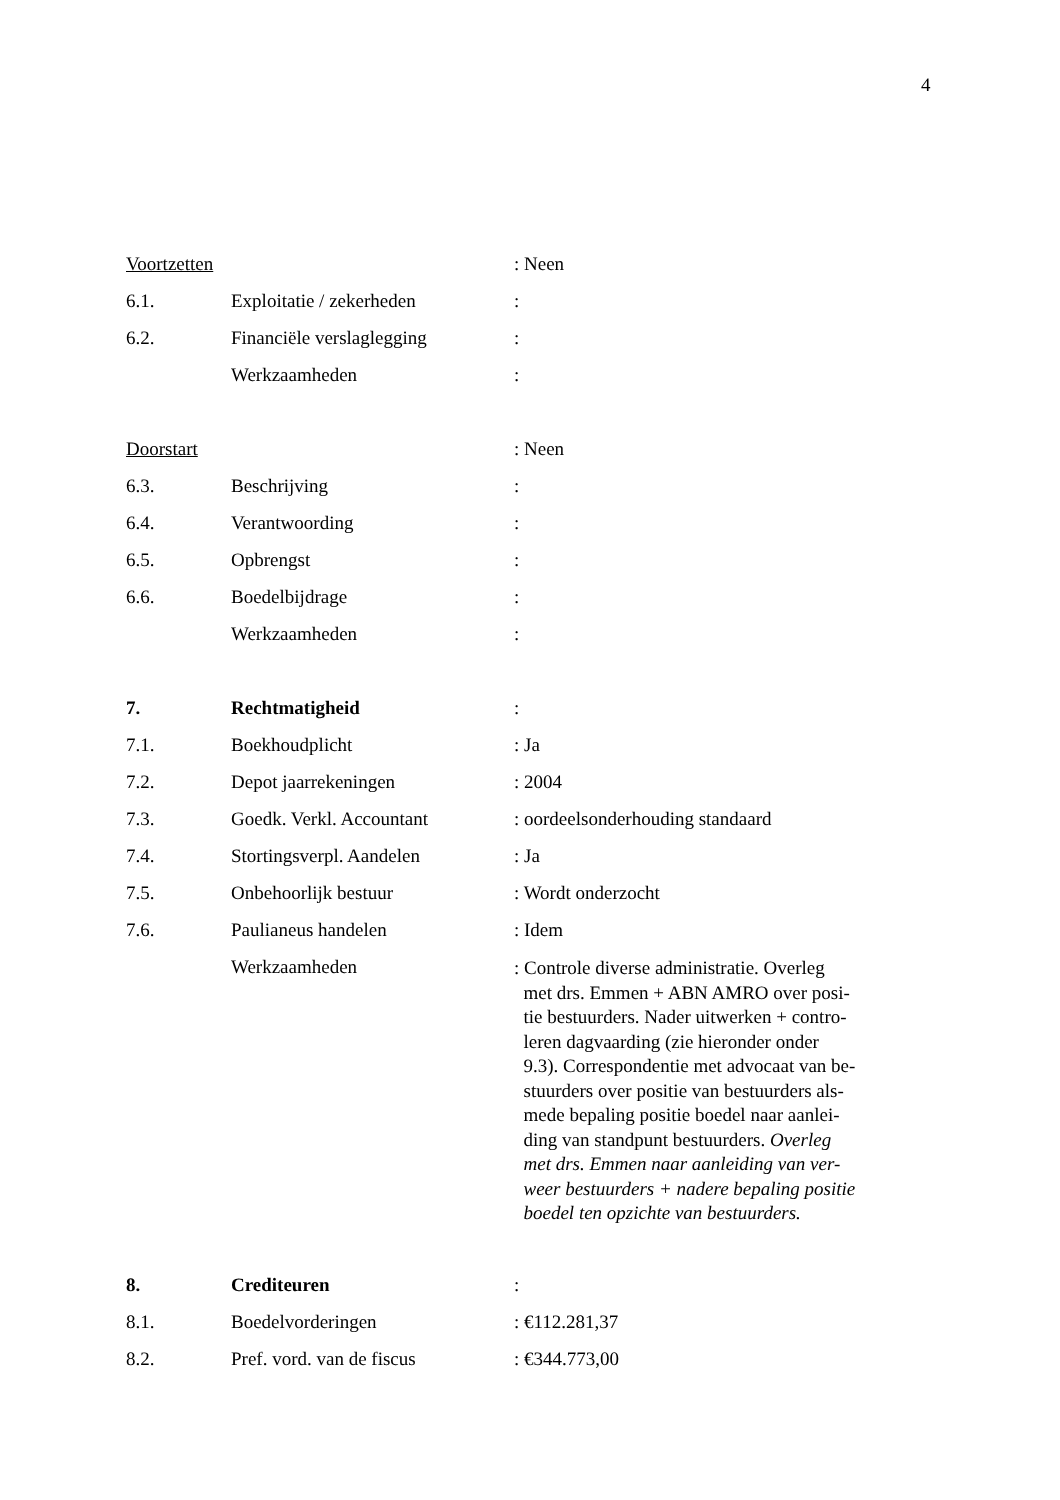4
Voortzetten : Neen
6.1. Exploitatie / zekerheden :
6.2. Financiële verslaglegging
:
Werkzaamheden :
Doorstart : Neen
6.3. Beschrijving :
6.4. Verantwoording :
6.5. Opbrengst :
6.6. Boedelbijdrage :
Werkzaamheden :
7. Rechtmatigheid :
7.1. Boekhoudplicht : Ja
7.2. Depot jaarrekeningen : 2004
7.3. Goedk. Verkl. Accountant : oordeelsonderhouding standaard
7.4. Stortingsverpl. Aandelen : Ja
7.5. Onbehoorlijk bestuur : Wordt onderzocht
7.6. Paulianeus handelen : Idem
Werkzaamheden
: Controle diverse administratie. Overleg
met drs. Emmen + ABN AMRO over posi-
tie bestuurders. Nader uitwerken + contro-
leren dagvaarding (zie hieronder onder
9.3). Correspondentie met advocaat van be-
stuurders over positie van bestuurders als-
mede bepaling positie boedel naar aanlei-
ding van standpunt bestuurders. Overleg
met drs. Emmen naar aanleiding van ver-
weer bestuurders + nadere bepaling positie
boedel ten opzichte van bestuurders.
8. Crediteuren :
8.1. Boedelvorderingen : €112.281,37
8.2. Pref. vord. van de fiscus
: €344.773,00